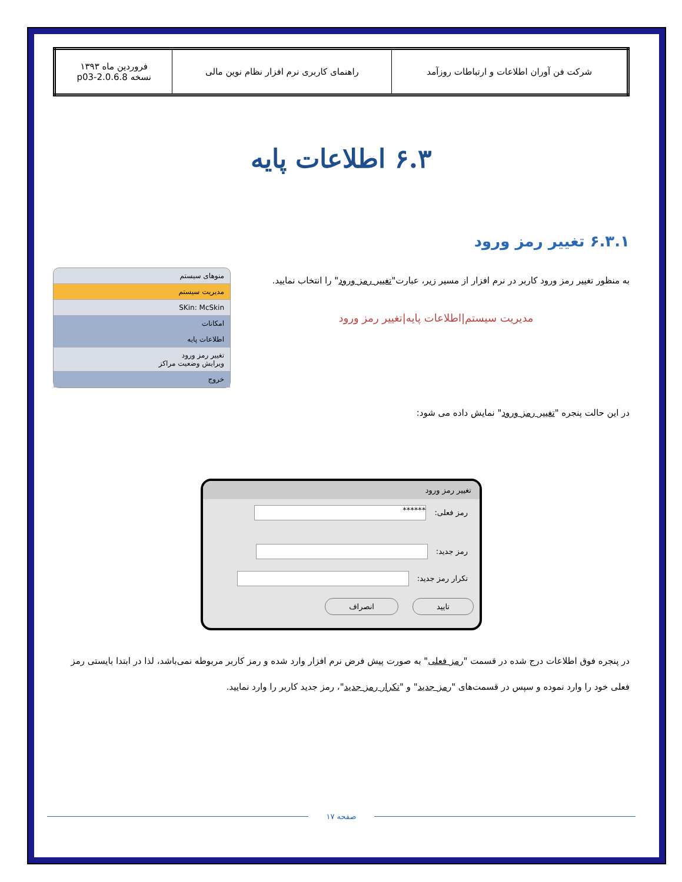| شرکت فن آوران اطلاعات و ارتباطات روزآمد | راهنمای کاربری نرم افزار نظام نوین مالی | فروردین ماه ۱۳۹۳ نسخه 2.0.6.8-p03 |
۶.۳ اطلاعات پایه
۶.۳.۱ تغییر رمز ورود
منوهای سیستم
مدیریت سیستم
SKin: McSkin
امکانات
اطلاعات پایه
تغییر رمز ورود
ویرایش وضعیت مراکز
خروج
به منظور تغییر رمز ورود کاربر در نرم افزار از مسیر زیر، عبارت"تغییر رمز ورود" را انتخاب نمایید.
مدیریت سیستم|اطلاعات پایه|تغییر رمز ورود
در این حالت پنجره "تغییر رمز ورود" نمایش داده می شود:
تغییر رمز ورود
رمز فعلی: ******
رمز جدید:
تکرار رمز جدید:
تایید انصراف
در پنجره فوق اطلاعات درج شده در قسمت "رمز فعلی" به صورت پیش فرض نرم افزار وارد شده و رمز کاربر مربوطه نمی‌باشد، لذا در ابتدا بایستی رمز فعلی خود را وارد نموده و سپس در قسمت‌های "رمز جدید" و "تکرار رمز جدید"، رمز جدید کاربر را وارد نمایید.
صفحه ۱۷